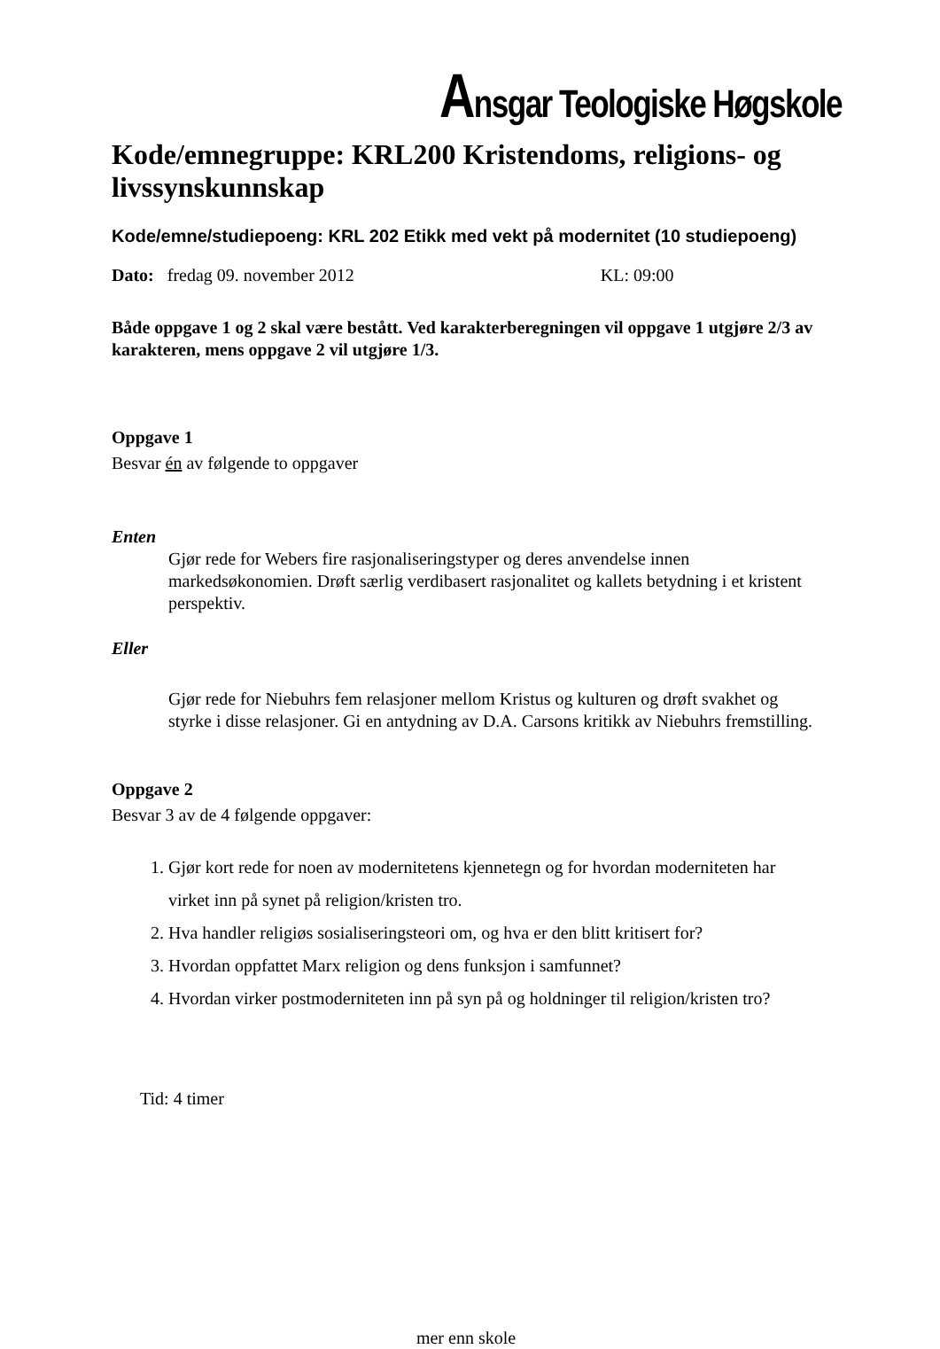Ansgar Teologiske Høgskole
Kode/emnegruppe: KRL200 Kristendoms, religions- og livssynskunnskap
Kode/emne/studiepoeng: KRL 202 Etikk med vekt på modernitet (10 studiepoeng)
Dato: fredag 09. november 2012 KL: 09:00
Både oppgave 1 og 2 skal være bestått. Ved karakterberegningen vil oppgave 1 utgjøre 2/3 av karakteren, mens oppgave 2 vil utgjøre 1/3.
Oppgave 1
Besvar én av følgende to oppgaver
Enten
Gjør rede for Webers fire rasjonaliseringstyper og deres anvendelse innen markedsøkonomien. Drøft særlig verdibasert rasjonalitet og kallets betydning i et kristent perspektiv.
Eller
Gjør rede for Niebuhrs fem relasjoner mellom Kristus og kulturen og drøft svakhet og styrke i disse relasjoner. Gi en antydning av D.A. Carsons kritikk av Niebuhrs fremstilling.
Oppgave 2
Besvar 3 av de 4 følgende oppgaver:
1. Gjør kort rede for noen av modernitetens kjennetegn og for hvordan moderniteten har virket inn på synet på religion/kristen tro.
2. Hva handler religiøs sosialiseringsteori om, og hva er den blitt kritisert for?
3. Hvordan oppfattet Marx religion og dens funksjon i samfunnet?
4. Hvordan virker postmoderniteten inn på syn på og holdninger til religion/kristen tro?
Tid: 4 timer
mer enn skole